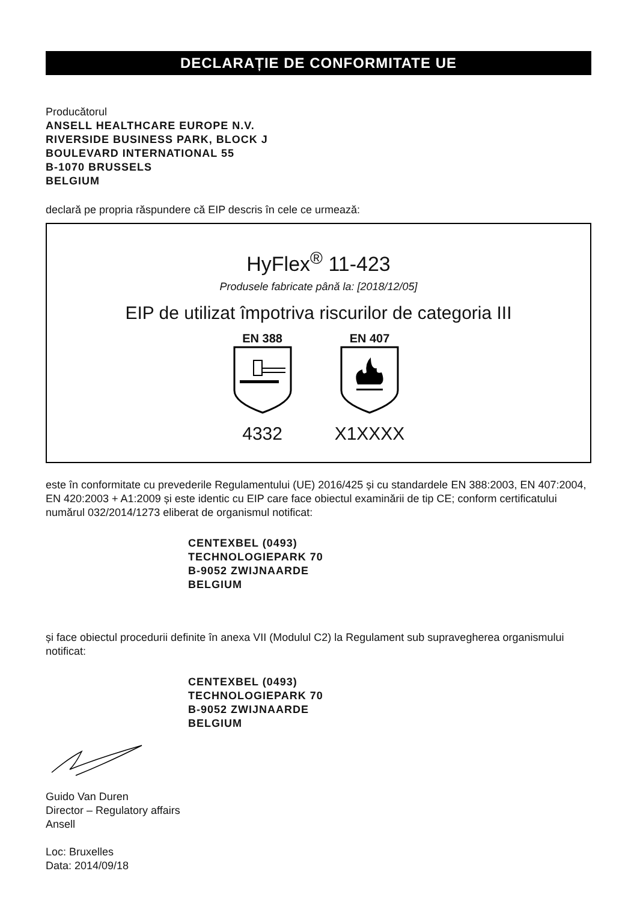DECLARAȚIE DE CONFORMITATE UE
Producătorul
ANSELL HEALTHCARE EUROPE N.V.
RIVERSIDE BUSINESS PARK, BLOCK J
BOULEVARD INTERNATIONAL 55
B-1070 BRUSSELS
BELGIUM
declară pe propria răspundere că EIP descris în cele ce urmează:
HyFlex<sup>®</sup> 11-423
Produsele fabricate până la: [2018/12/05]
EIP de utilizat împotriva riscurilor de categoria III
EN 388
4332
EN 407
X1XXXX
este în conformitate cu prevederile Regulamentului (UE) 2016/425 și cu standardele EN 388:2003, EN 407:2004, EN 420:2003 + A1:2009 și este identic cu EIP care face obiectul examinării de tip CE; conform certificatului numărul 032/2014/1273 eliberat de organismul notificat:
CENTEXBEL (0493)
TECHNOLOGIEPARK 70
B-9052 ZWIJNAARDE
BELGIUM
și face obiectul procedurii definite în anexa VII (Modulul C2) la Regulament sub supravegherea organismului notificat:
CENTEXBEL (0493)
TECHNOLOGIEPARK 70
B-9052 ZWIJNAARDE
BELGIUM
Guido Van Duren
Director – Regulatory affairs
Ansell
Loc: Bruxelles
Data: 2014/09/18